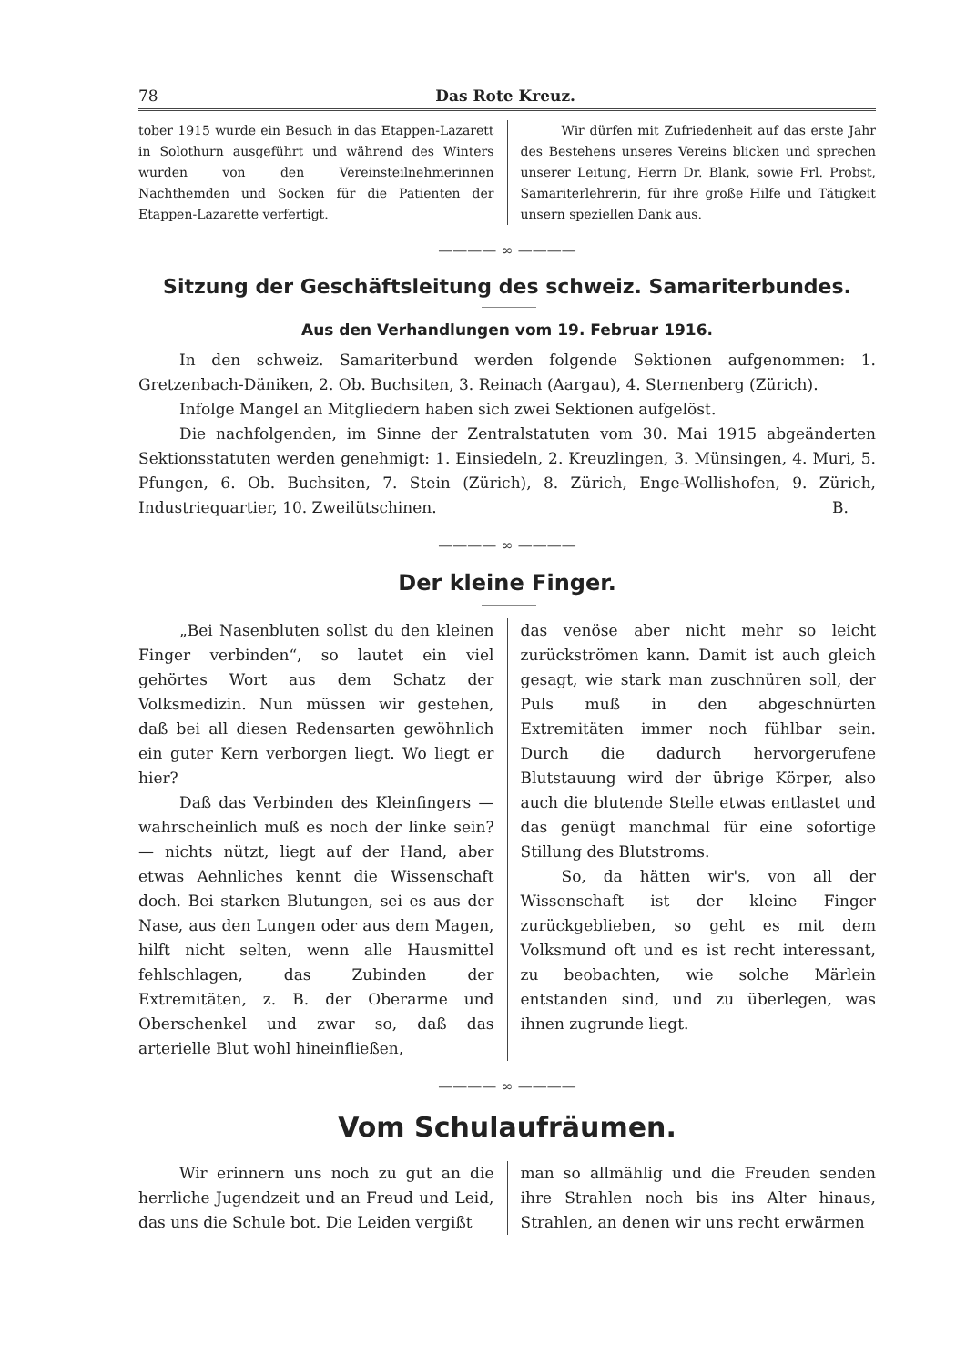78 Das Rote Kreuz.
tober 1915 wurde ein Besuch in das Etappen-Lazarett in Solothurn ausgeführt und während des Winters wurden von den Vereinsteilnehmerinnen Nachthemden und Socken für die Patienten der Etappen-Lazarette verfertigt.
Wir dürfen mit Zufriedenheit auf das erste Jahr des Bestehens unseres Vereins blicken und sprechen unserer Leitung, Herrn Dr. Blank, sowie Frl. Probst, Samariterlehrerin, für ihre große Hilfe und Tätigkeit unsern speziellen Dank aus.
———— ∞ ————
Sitzung der Geschäftsleitung des schweiz. Samariterbundes.
Aus den Verhandlungen vom 19. Februar 1916.
In den schweiz. Samariterbund werden folgende Sektionen aufgenommen: 1. Gretzenbach-Däniken, 2. Ob. Buchsiten, 3. Reinach (Aargau), 4. Sternenberg (Zürich).
Infolge Mangel an Mitgliedern haben sich zwei Sektionen aufgelöst.
Die nachfolgenden, im Sinne der Zentralstatuten vom 30. Mai 1915 abgeänderten Sektionsstatuten werden genehmigt: 1. Einsiedeln, 2. Kreuzlingen, 3. Münsingen, 4. Muri, 5. Pfungen, 6. Ob. Buchsiten, 7. Stein (Zürich), 8. Zürich, Enge-Wollishofen, 9. Zürich, Industriequartier, 10. Zweilütschinen. B.
———— ∞ ————
Der kleine Finger.
„Bei Nasenbluten sollst du den kleinen Finger verbinden“, so lautet ein viel gehörtes Wort aus dem Schatz der Volksmedizin. Nun müssen wir gestehen, daß bei all diesen Redensarten gewöhnlich ein guter Kern verborgen liegt. Wo liegt er hier?
Daß das Verbinden des Kleinfingers — wahrscheinlich muß es noch der linke sein? — nichts nützt, liegt auf der Hand, aber etwas Aehnliches kennt die Wissenschaft doch. Bei starken Blutungen, sei es aus der Nase, aus den Lungen oder aus dem Magen, hilft nicht selten, wenn alle Hausmittel fehlschlagen, das Zubinden der Extremitäten, z. B. der Oberarme und Oberschenkel und zwar so, daß das arterielle Blut wohl hineinfließen,
das venöse aber nicht mehr so leicht zurückströmen kann. Damit ist auch gleich gesagt, wie stark man zuschnüren soll, der Puls muß in den abgeschnürten Extremitäten immer noch fühlbar sein. Durch die dadurch hervorgerufene Blutstauung wird der übrige Körper, also auch die blutende Stelle etwas entlastet und das genügt manchmal für eine sofortige Stillung des Blutstroms.
So, da hätten wir's, von all der Wissenschaft ist der kleine Finger zurückgeblieben, so geht es mit dem Volksmund oft und es ist recht interessant, zu beobachten, wie solche Märlein entstanden sind, und zu überlegen, was ihnen zugrunde liegt.
———— ∞ ————
Vom Schulaufräumen.
Wir erinnern uns noch zu gut an die herrliche Jugendzeit und an Freud und Leid, das uns die Schule bot. Die Leiden vergißt
man so allmählig und die Freuden senden ihre Strahlen noch bis ins Alter hinaus, Strahlen, an denen wir uns recht erwärmen